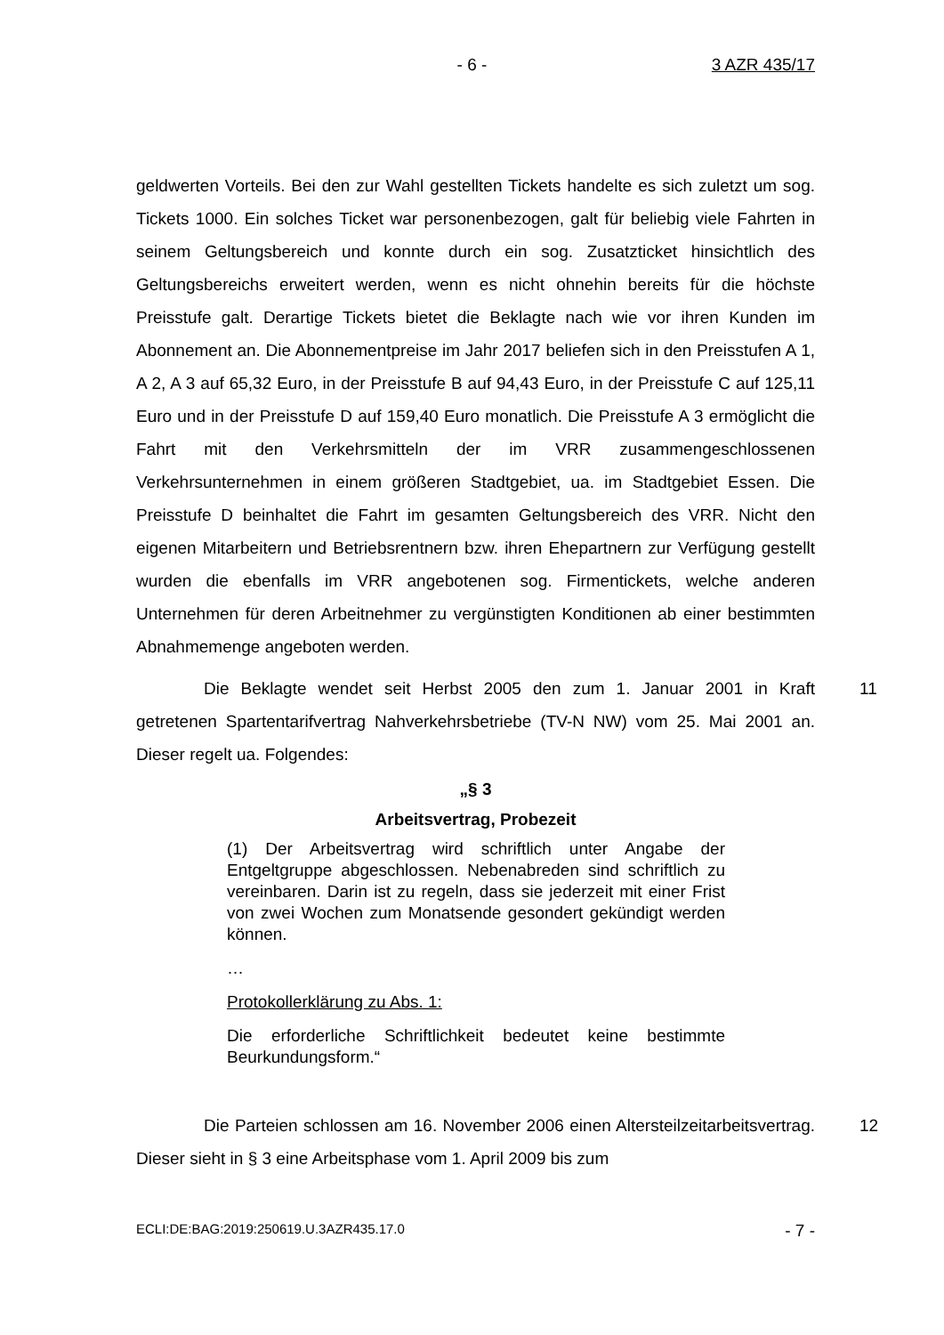- 6 - 3 AZR 435/17
geldwerten Vorteils. Bei den zur Wahl gestellten Tickets handelte es sich zuletzt um sog. Tickets 1000. Ein solches Ticket war personenbezogen, galt für beliebig viele Fahrten in seinem Geltungsbereich und konnte durch ein sog. Zusatzticket hinsichtlich des Geltungsbereichs erweitert werden, wenn es nicht ohnehin bereits für die höchste Preisstufe galt. Derartige Tickets bietet die Beklagte nach wie vor ihren Kunden im Abonnement an. Die Abonnementpreise im Jahr 2017 beliefen sich in den Preisstufen A 1, A 2, A 3 auf 65,32 Euro, in der Preisstufe B auf 94,43 Euro, in der Preisstufe C auf 125,11 Euro und in der Preisstufe D auf 159,40 Euro monatlich. Die Preisstufe A 3 ermöglicht die Fahrt mit den Verkehrsmitteln der im VRR zusammengeschlossenen Verkehrsunternehmen in einem größeren Stadtgebiet, ua. im Stadtgebiet Essen. Die Preisstufe D beinhaltet die Fahrt im gesamten Geltungsbereich des VRR. Nicht den eigenen Mitarbeitern und Betriebsrentnern bzw. ihren Ehepartnern zur Verfügung gestellt wurden die ebenfalls im VRR angebotenen sog. Firmentickets, welche anderen Unternehmen für deren Arbeitnehmer zu vergünstigten Konditionen ab einer bestimmten Abnahmemenge angeboten werden.
11
Die Beklagte wendet seit Herbst 2005 den zum 1. Januar 2001 in Kraft getretenen Spartentarifvertrag Nahverkehrsbetriebe (TV-N NW) vom 25. Mai 2001 an. Dieser regelt ua. Folgendes:
„§ 3
Arbeitsvertrag, Probezeit
(1) Der Arbeitsvertrag wird schriftlich unter Angabe der Entgeltgruppe abgeschlossen. Nebenabreden sind schriftlich zu vereinbaren. Darin ist zu regeln, dass sie jederzeit mit einer Frist von zwei Wochen zum Monatsende gesondert gekündigt werden können.
…
Protokollerklärung zu Abs. 1:
Die erforderliche Schriftlichkeit bedeutet keine bestimmte Beurkundungsform.“
12
Die Parteien schlossen am 16. November 2006 einen Altersteilzeitarbeitsvertrag. Dieser sieht in § 3 eine Arbeitsphase vom 1. April 2009 bis zum
ECLI:DE:BAG:2019:250619.U.3AZR435.17.0 - 7 -